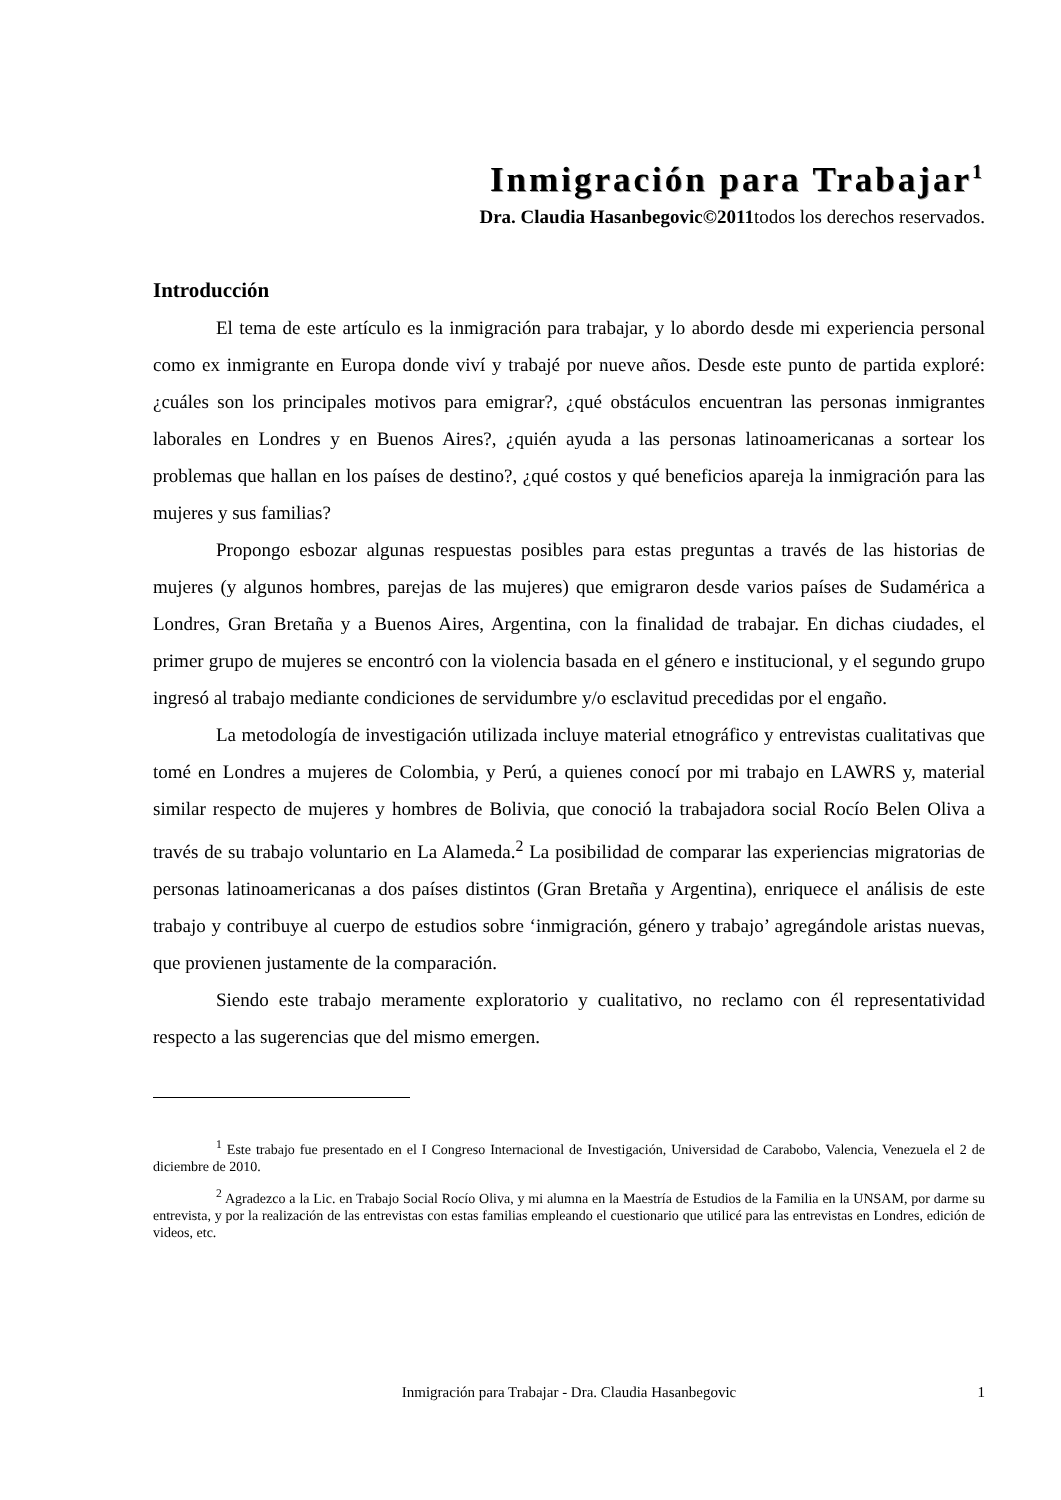Inmigración para Trabajar<sup>1</sup>
Dra. Claudia Hasanbegovic©2011todos los derechos reservados.
Introducción
El tema de este artículo es la inmigración para trabajar, y lo abordo desde mi experiencia personal como ex inmigrante en Europa donde viví y trabajé por nueve años. Desde este punto de partida exploré: ¿cuáles son los principales motivos para emigrar?, ¿qué obstáculos encuentran las personas inmigrantes laborales en Londres y en Buenos Aires?, ¿quién ayuda a las personas latinoamericanas a sortear los problemas que hallan en los países de destino?, ¿qué costos y qué beneficios apareja la inmigración para las mujeres y sus familias?
Propongo esbozar algunas respuestas posibles para estas preguntas a través de las historias de mujeres (y algunos hombres, parejas de las mujeres) que emigraron desde varios países de Sudamérica a Londres, Gran Bretaña y a Buenos Aires, Argentina, con la finalidad de trabajar. En dichas ciudades, el primer grupo de mujeres se encontró con la violencia basada en el género e institucional, y el segundo grupo ingresó al trabajo mediante condiciones de servidumbre y/o esclavitud precedidas por el engaño.
La metodología de investigación utilizada incluye material etnográfico y entrevistas cualitativas que tomé en Londres a mujeres de Colombia, y Perú, a quienes conocí por mi trabajo en LAWRS y, material similar respecto de mujeres y hombres de Bolivia, que conoció la trabajadora social Rocío Belen Oliva a través de su trabajo voluntario en La Alameda.<sup>2</sup> La posibilidad de comparar las experiencias migratorias de personas latinoamericanas a dos países distintos (Gran Bretaña y Argentina), enriquece el análisis de este trabajo y contribuye al cuerpo de estudios sobre ‘inmigración, género y trabajo’ agregándole aristas nuevas, que provienen justamente de la comparación.
Siendo este trabajo meramente exploratorio y cualitativo, no reclamo con él representatividad respecto a las sugerencias que del mismo emergen.
<sup>1</sup> Este trabajo fue presentado en el I Congreso Internacional de Investigación, Universidad de Carabobo, Valencia, Venezuela el 2 de diciembre de 2010.
<sup>2</sup> Agradezco a la Lic. en Trabajo Social Rocío Oliva, y mi alumna en la Maestría de Estudios de la Familia en la UNSAM, por darme su entrevista, y por la realización de las entrevistas con estas familias empleando el cuestionario que utilicé para las entrevistas en Londres, edición de videos, etc.
Inmigración para Trabajar - Dra. Claudia Hasanbegovic
1